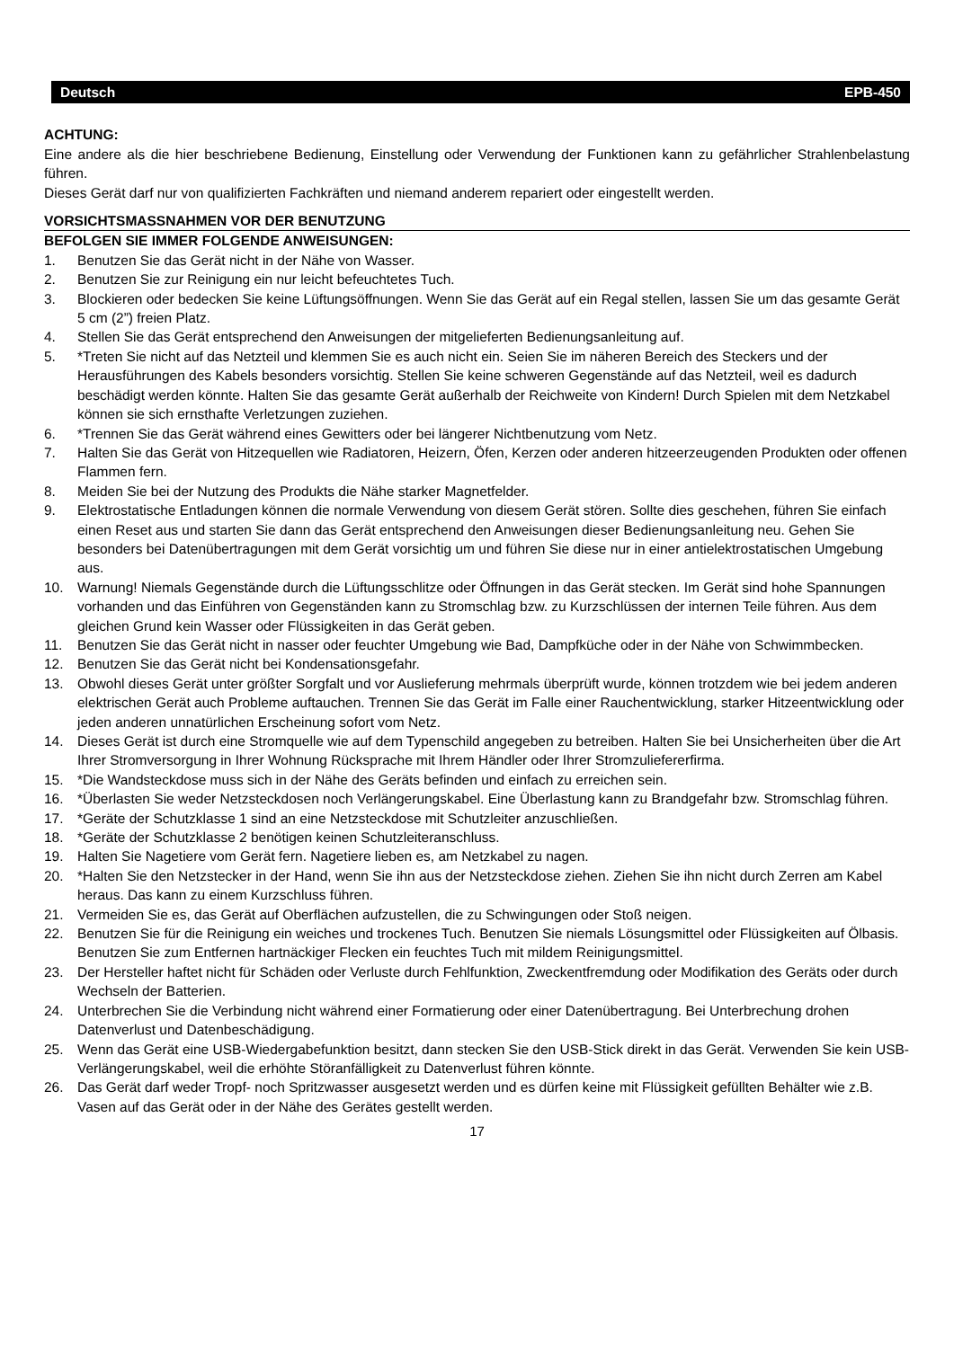Deutsch EPB-450
ACHTUNG:
Eine andere als die hier beschriebene Bedienung, Einstellung oder Verwendung der Funktionen kann zu gefährlicher Strahlenbelastung führen.
Dieses Gerät darf nur von qualifizierten Fachkräften und niemand anderem repariert oder eingestellt werden.
VORSICHTSMASSNAHMEN VOR DER BENUTZUNG
BEFOLGEN SIE IMMER FOLGENDE ANWEISUNGEN:
1. Benutzen Sie das Gerät nicht in der Nähe von Wasser.
2. Benutzen Sie zur Reinigung ein nur leicht befeuchtetes Tuch.
3. Blockieren oder bedecken Sie keine Lüftungsöffnungen. Wenn Sie das Gerät auf ein Regal stellen, lassen Sie um das gesamte Gerät 5 cm (2”) freien Platz.
4. Stellen Sie das Gerät entsprechend den Anweisungen der mitgelieferten Bedienungsanleitung auf.
5. *Treten Sie nicht auf das Netzteil und klemmen Sie es auch nicht ein. Seien Sie im näheren Bereich des Steckers und der Herausführungen des Kabels besonders vorsichtig. Stellen Sie keine schweren Gegenstände auf das Netzteil, weil es dadurch beschädigt werden könnte. Halten Sie das gesamte Gerät außerhalb der Reichweite von Kindern! Durch Spielen mit dem Netzkabel können sie sich ernsthafte Verletzungen zuziehen.
6. *Trennen Sie das Gerät während eines Gewitters oder bei längerer Nichtbenutzung vom Netz.
7. Halten Sie das Gerät von Hitzequellen wie Radiatoren, Heizern, Öfen, Kerzen oder anderen hitzeerzeugenden Produkten oder offenen Flammen fern.
8. Meiden Sie bei der Nutzung des Produkts die Nähe starker Magnetfelder.
9. Elektrostatische Entladungen können die normale Verwendung von diesem Gerät stören. Sollte dies geschehen, führen Sie einfach einen Reset aus und starten Sie dann das Gerät entsprechend den Anweisungen dieser Bedienungsanleitung neu. Gehen Sie besonders bei Datenübertragungen mit dem Gerät vorsichtig um und führen Sie diese nur in einer antielektrostatischen Umgebung aus.
10. Warnung! Niemals Gegenstände durch die Lüftungsschlitze oder Öffnungen in das Gerät stecken. Im Gerät sind hohe Spannungen vorhanden und das Einführen von Gegenständen kann zu Stromschlag bzw. zu Kurzschlüssen der internen Teile führen. Aus dem gleichen Grund kein Wasser oder Flüssigkeiten in das Gerät geben.
11. Benutzen Sie das Gerät nicht in nasser oder feuchter Umgebung wie Bad, Dampfküche oder in der Nähe von Schwimmbecken.
12. Benutzen Sie das Gerät nicht bei Kondensationsgefahr.
13. Obwohl dieses Gerät unter größter Sorgfalt und vor Auslieferung mehrmals überprüft wurde, können trotzdem wie bei jedem anderen elektrischen Gerät auch Probleme auftauchen. Trennen Sie das Gerät im Falle einer Rauchentwicklung, starker Hitzeentwicklung oder jeden anderen unnatürlichen Erscheinung sofort vom Netz.
14. Dieses Gerät ist durch eine Stromquelle wie auf dem Typenschild angegeben zu betreiben. Halten Sie bei Unsicherheiten über die Art Ihrer Stromversorgung in Ihrer Wohnung Rücksprache mit Ihrem Händler oder Ihrer Stromzuliefererfirma.
15. *Die Wandsteckdose muss sich in der Nähe des Geräts befinden und einfach zu erreichen sein.
16. *Überlasten Sie weder Netzsteckdosen noch Verlängerungskabel. Eine Überlastung kann zu Brandgefahr bzw. Stromschlag führen.
17. *Geräte der Schutzklasse 1 sind an eine Netzsteckdose mit Schutzleiter anzuschließen.
18. *Geräte der Schutzklasse 2 benötigen keinen Schutzleiteranschluss.
19. Halten Sie Nagetiere vom Gerät fern. Nagetiere lieben es, am Netzkabel zu nagen.
20. *Halten Sie den Netzstecker in der Hand, wenn Sie ihn aus der Netzsteckdose ziehen. Ziehen Sie ihn nicht durch Zerren am Kabel heraus. Das kann zu einem Kurzschluss führen.
21. Vermeiden Sie es, das Gerät auf Oberflächen aufzustellen, die zu Schwingungen oder Stoß neigen.
22. Benutzen Sie für die Reinigung ein weiches und trockenes Tuch. Benutzen Sie niemals Lösungsmittel oder Flüssigkeiten auf Ölbasis. Benutzen Sie zum Entfernen hartnäckiger Flecken ein feuchtes Tuch mit mildem Reinigungsmittel.
23. Der Hersteller haftet nicht für Schäden oder Verluste durch Fehlfunktion, Zweckentfremdung oder Modifikation des Geräts oder durch Wechseln der Batterien.
24. Unterbrechen Sie die Verbindung nicht während einer Formatierung oder einer Datenübertragung. Bei Unterbrechung drohen Datenverlust und Datenbeschädigung.
25. Wenn das Gerät eine USB-Wiedergabefunktion besitzt, dann stecken Sie den USB-Stick direkt in das Gerät. Verwenden Sie kein USB-Verlängerungskabel, weil die erhöhte Störanfälligkeit zu Datenverlust führen könnte.
26. Das Gerät darf weder Tropf- noch Spritzwasser ausgesetzt werden und es dürfen keine mit Flüssigkeit gefüllten Behälter wie z.B. Vasen auf das Gerät oder in der Nähe des Gerätes gestellt werden.
17